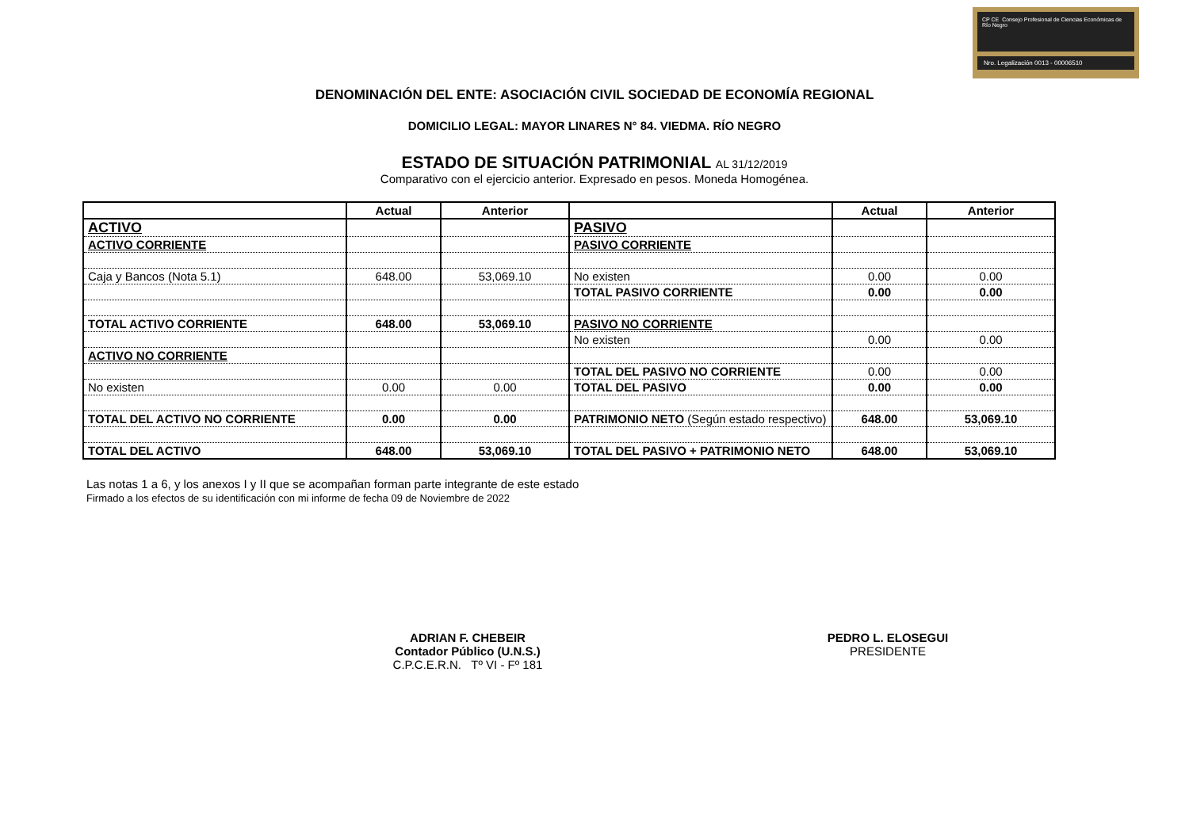CP CE Consejo Profesional de Ciencias Económicas de Río Negro
Nro. Legalización 0013 - 00006510
DENOMINACIÓN DEL ENTE: ASOCIACIÓN CIVIL SOCIEDAD DE ECONOMÍA REGIONAL
DOMICILIO LEGAL: MAYOR LINARES N° 84. VIEDMA. RÍO NEGRO
ESTADO DE SITUACIÓN PATRIMONIAL AL 31/12/2019
Comparativo con el ejercicio anterior. Expresado en pesos. Moneda Homogénea.
| | Actual | Anterior | | Actual | Anterior |
| --- | --- | --- | --- | --- | --- |
| ACTIVO | | | PASIVO | | |
| ACTIVO CORRIENTE | | | PASIVO CORRIENTE | | |
| Caja y Bancos (Nota 5.1) | 648.00 | 53,069.10 | No existen | 0.00 | 0.00 |
| | | | TOTAL PASIVO CORRIENTE | 0.00 | 0.00 |
| TOTAL ACTIVO CORRIENTE | 648.00 | 53,069.10 | PASIVO NO CORRIENTE | | |
| | | | No existen | 0.00 | 0.00 |
| ACTIVO NO CORRIENTE | | | | | |
| | | | TOTAL DEL PASIVO NO CORRIENTE | 0.00 | 0.00 |
| No existen | 0.00 | 0.00 | TOTAL DEL PASIVO | 0.00 | 0.00 |
| TOTAL DEL ACTIVO NO CORRIENTE | 0.00 | 0.00 | PATRIMONIO NETO (Según estado respectivo) | 648.00 | 53,069.10 |
| TOTAL DEL ACTIVO | 648.00 | 53,069.10 | TOTAL DEL PASIVO + PATRIMONIO NETO | 648.00 | 53,069.10 |
Las notas 1 a 6, y los anexos I y II que se acompañan forman parte integrante de este estado
Firmado a los efectos de su identificación con mi informe de fecha 09 de Noviembre de 2022
ADRIAN F. CHEBEIR
Contador Público (U.N.S.)
C.P.C.E.R.N. Tº VI - Fº 181
PEDRO L. ELOSEGUI
PRESIDENTE